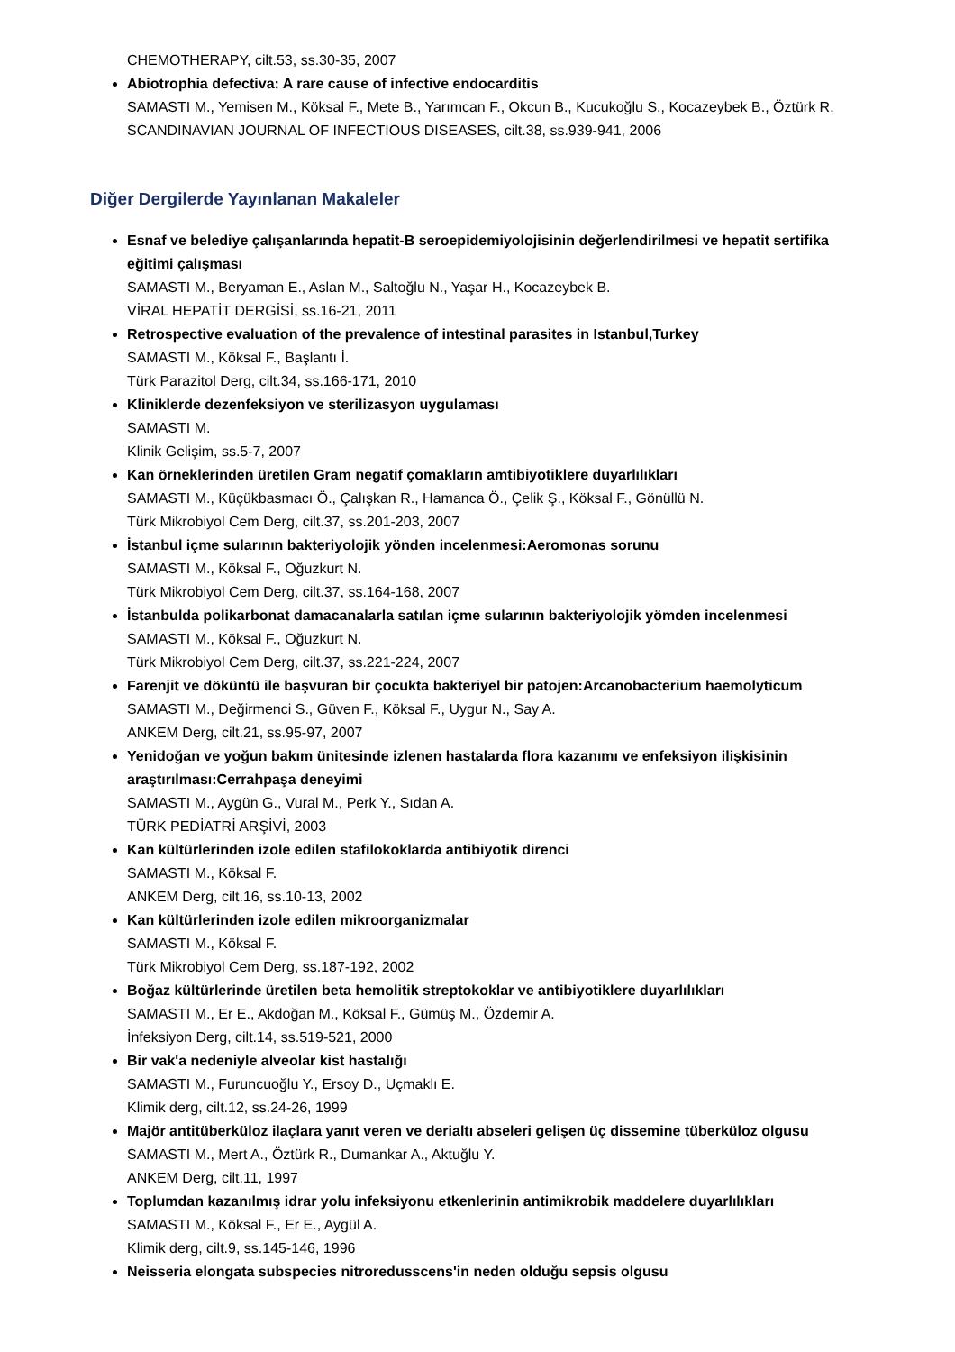CHEMOTHERAPY, cilt.53, ss.30-35, 2007
Abiotrophia defectiva: A rare cause of infective endocarditis
SAMASTI M., Yemisen M., Köksal F., Mete B., Yarımcan F., Okcun B., Kucukoğlu S., Kocazeybek B., Öztürk R.
SCANDINAVIAN JOURNAL OF INFECTIOUS DISEASES, cilt.38, ss.939-941, 2006
Diğer Dergilerde Yayınlanan Makaleler
Esnaf ve belediye çalışanlarında hepatit-B seroepidemiyolojisinin değerlendirilmesi ve hepatit sertifika eğitimi çalışması
SAMASTI M., Beryaman E., Aslan M., Saltoğlu N., Yaşar H., Kocazeybek B.
VİRAL HEPATİT DERGİSİ, ss.16-21, 2011
Retrospective evaluation of the prevalence of intestinal parasites in Istanbul,Turkey
SAMASTI M., Köksal F., Başlantı İ.
Türk Parazitol Derg, cilt.34, ss.166-171, 2010
Kliniklerde dezenfeksiyon ve sterilizasyon uygulaması
SAMASTI M.
Klinik Gelişim, ss.5-7, 2007
Kan örneklerinden üretilen Gram negatif çomakların amtibiyotiklere duyarlılıkları
SAMASTI M., Küçükbasmacı Ö., Çalışkan R., Hamanca Ö., Çelik Ş., Köksal F., Gönüllü N.
Türk Mikrobiyol Cem Derg, cilt.37, ss.201-203, 2007
İstanbul içme sularının bakteriyolojik yönden incelenmesi:Aeromonas sorunu
SAMASTI M., Köksal F., Oğuzkurt N.
Türk Mikrobiyol Cem Derg, cilt.37, ss.164-168, 2007
İstanbulda polikarbonat damacanalarla satılan içme sularının bakteriyolojik yömden incelenmesi
SAMASTI M., Köksal F., Oğuzkurt N.
Türk Mikrobiyol Cem Derg, cilt.37, ss.221-224, 2007
Farenjit ve döküntü ile başvuran bir çocukta bakteriyel bir patojen:Arcanobacterium haemolyticum
SAMASTI M., Değirmenci S., Güven F., Köksal F., Uygur N., Say A.
ANKEM Derg, cilt.21, ss.95-97, 2007
Yenidoğan ve yoğun bakım ünitesinde izlenen hastalarda flora kazanımı ve enfeksiyon ilişkisinin araştırılması:Cerrahpaşa deneyimi
SAMASTI M., Aygün G., Vural M., Perk Y., Sıdan A.
TÜRK PEDİATRİ ARŞİVİ, 2003
Kan kültürlerinden izole edilen stafilokoklarda antibiyotik direnci
SAMASTI M., Köksal F.
ANKEM Derg, cilt.16, ss.10-13, 2002
Kan kültürlerinden izole edilen mikroorganizmalar
SAMASTI M., Köksal F.
Türk Mikrobiyol Cem Derg, ss.187-192, 2002
Boğaz kültürlerinde üretilen beta hemolitik streptokoklar ve antibiyotiklere duyarlılıkları
SAMASTI M., Er E., Akdoğan M., Köksal F., Gümüş M., Özdemir A.
İnfeksiyon Derg, cilt.14, ss.519-521, 2000
Bir vak'a nedeniyle alveolar kist hastalığı
SAMASTI M., Furuncuoğlu Y., Ersoy D., Uçmaklı E.
Klimik derg, cilt.12, ss.24-26, 1999
Majör antitüberküloz ilaçlara yanıt veren ve derialtı abseleri gelişen üç dissemine tüberküloz olgusu
SAMASTI M., Mert A., Öztürk R., Dumankar A., Aktuğlu Y.
ANKEM Derg, cilt.11, 1997
Toplumdan kazanılmış idrar yolu infeksiyonu etkenlerinin antimikrobik maddelere duyarlılıkları
SAMASTI M., Köksal F., Er E., Aygül A.
Klimik derg, cilt.9, ss.145-146, 1996
Neisseria elongata subspecies nitroredusscens'in neden olduğu sepsis olgusu